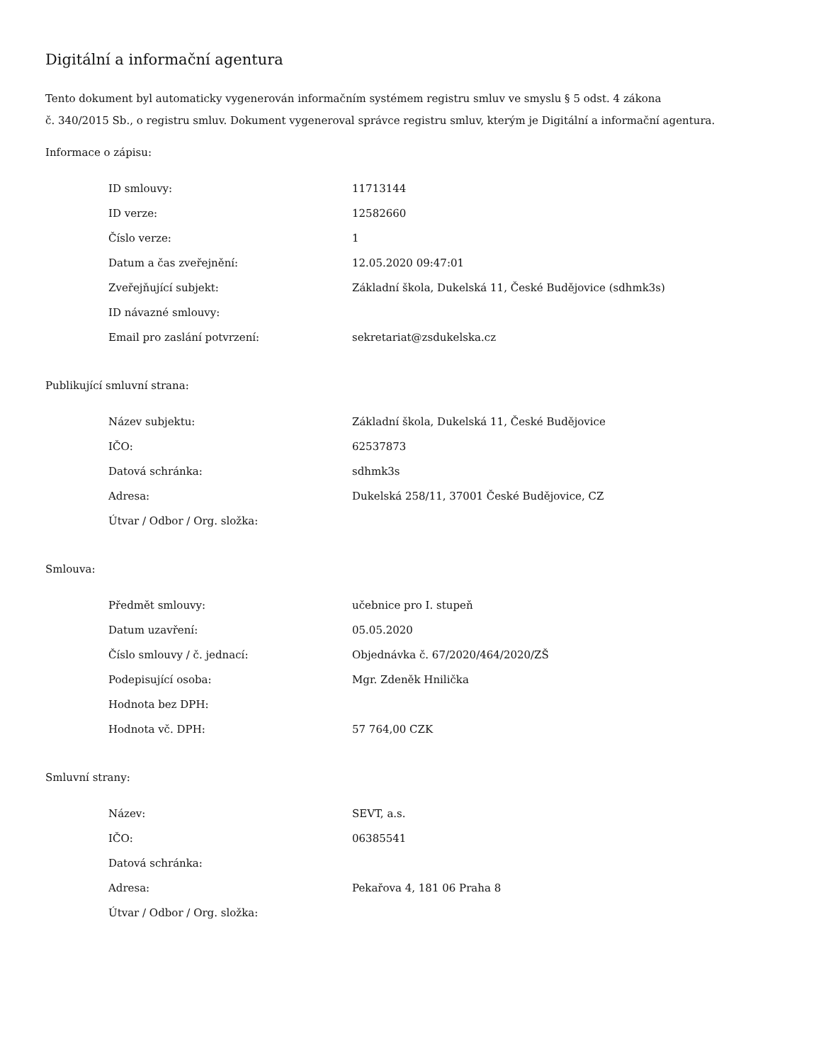Digitální a informační agentura
Tento dokument byl automaticky vygenerován informačním systémem registru smluv ve smyslu § 5 odst. 4 zákona
č. 340/2015 Sb., o registru smluv. Dokument vygeneroval správce registru smluv, kterým je Digitální a informační agentura.
Informace o zápisu:
| ID smlouvy: | 11713144 |
| ID verze: | 12582660 |
| Číslo verze: | 1 |
| Datum a čas zveřejnění: | 12.05.2020 09:47:01 |
| Zveřejňující subjekt: | Základní škola, Dukelská 11, České Budějovice (sdhmk3s) |
| ID návazné smlouvy: | |
| Email pro zaslání potvrzení: | sekretariat@zsdukelska.cz |
Publikující smluvní strana:
| Název subjektu: | Základní škola, Dukelská 11, České Budějovice |
| IČO: | 62537873 |
| Datová schránka: | sdhmk3s |
| Adresa: | Dukelská 258/11, 37001 České Budějovice, CZ |
| Útvar / Odbor / Org. složka: | |
Smlouva:
| Předmět smlouvy: | učebnice pro I. stupeň |
| Datum uzavření: | 05.05.2020 |
| Číslo smlouvy / č. jednací: | Objednávka č. 67/2020/464/2020/ZŠ |
| Podepisující osoba: | Mgr. Zdeněk Hnilička |
| Hodnota bez DPH: | |
| Hodnota vč. DPH: | 57 764,00 CZK |
Smluvní strany:
| Název: | SEVT, a.s. |
| IČO: | 06385541 |
| Datová schránka: | |
| Adresa: | Pekařova 4, 181 06 Praha 8 |
| Útvar / Odbor / Org. složka: | |